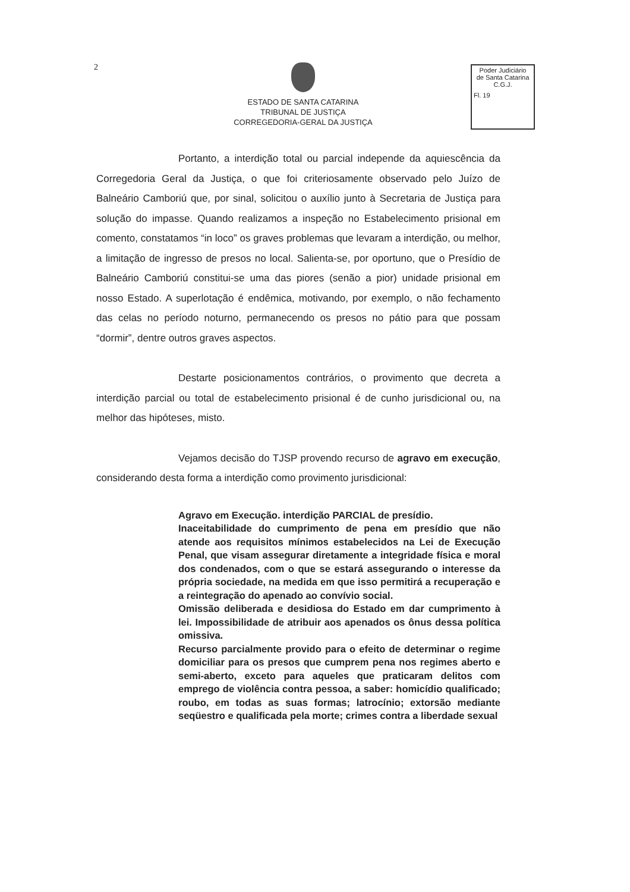2
ESTADO DE SANTA CATARINA
TRIBUNAL DE JUSTIÇA
CORREGEDORIA-GERAL DA JUSTIÇA
Poder Judiciário
de Santa Catarina
C.G.J.
Fl. 19
Portanto, a interdição total ou parcial independe da aquiescência da Corregedoria Geral da Justiça, o que foi criteriosamente observado pelo Juízo de Balneário Camboriú que, por sinal, solicitou o auxílio junto à Secretaria de Justiça para solução do impasse. Quando realizamos a inspeção no Estabelecimento prisional em comento, constatamos “in loco” os graves problemas que levaram a interdição, ou melhor, a limitação de ingresso de presos no local. Salienta-se, por oportuno, que o Presídio de Balneário Camboriú constitui-se uma das piores (senão a pior) unidade prisional em nosso Estado. A superlotação é endêmica, motivando, por exemplo, o não fechamento das celas no período noturno, permanecendo os presos no pátio para que possam “dormir”, dentre outros graves aspectos.
Destarte posicionamentos contrários, o provimento que decreta a interdição parcial ou total de estabelecimento prisional é de cunho jurisdicional ou, na melhor das hipóteses, misto.
Vejamos decisão do TJSP provendo recurso de agravo em execução, considerando desta forma a interdição como provimento jurisdicional:
Agravo em Execução. interdição PARCIAL de presídio.
Inaceitabilidade do cumprimento de pena em presídio que não atende aos requisitos mínimos estabelecidos na Lei de Execução Penal, que visam assegurar diretamente a integridade física e moral dos condenados, com o que se estará assegurando o interesse da própria sociedade, na medida em que isso permitirá a recuperação e a reintegração do apenado ao convívio social.
Omissão deliberada e desidiosa do Estado em dar cumprimento à lei. Impossibilidade de atribuir aos apenados os ônus dessa política omissiva.
Recurso parcialmente provido para o efeito de determinar o regime domiciliar para os presos que cumprem pena nos regimes aberto e semi-aberto, exceto para aqueles que praticaram delitos com emprego de violência contra pessoa, a saber: homicídio qualificado; roubo, em todas as suas formas; latrocínio; extorsão mediante seqüestro e qualificada pela morte; crimes contra a liberdade sexual